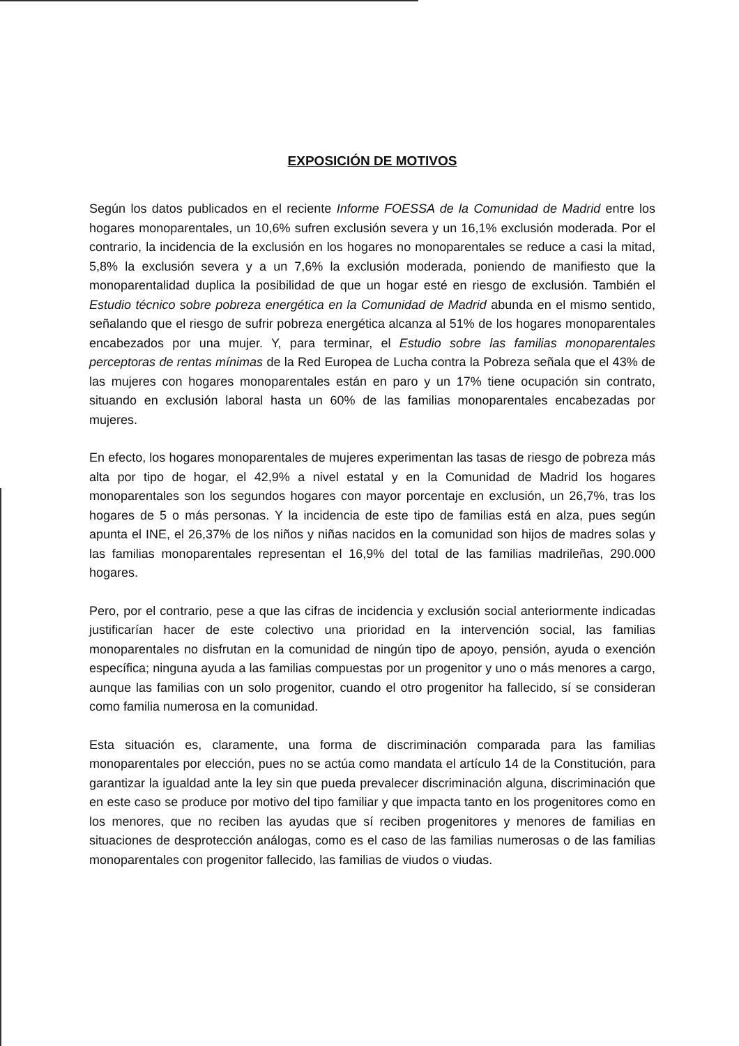EXPOSICIÓN DE MOTIVOS
Según los datos publicados en el reciente Informe FOESSA de la Comunidad de Madrid entre los hogares monoparentales, un 10,6% sufren exclusión severa y un 16,1% exclusión moderada. Por el contrario, la incidencia de la exclusión en los hogares no monoparentales se reduce a casi la mitad, 5,8% la exclusión severa y a un 7,6% la exclusión moderada, poniendo de manifiesto que la monoparentalidad duplica la posibilidad de que un hogar esté en riesgo de exclusión. También el Estudio técnico sobre pobreza energética en la Comunidad de Madrid abunda en el mismo sentido, señalando que el riesgo de sufrir pobreza energética alcanza al 51% de los hogares monoparentales encabezados por una mujer. Y, para terminar, el Estudio sobre las familias monoparentales perceptoras de rentas mínimas de la Red Europea de Lucha contra la Pobreza señala que el 43% de las mujeres con hogares monoparentales están en paro y un 17% tiene ocupación sin contrato, situando en exclusión laboral hasta un 60% de las familias monoparentales encabezadas por mujeres.
En efecto, los hogares monoparentales de mujeres experimentan las tasas de riesgo de pobreza más alta por tipo de hogar, el 42,9% a nivel estatal y en la Comunidad de Madrid los hogares monoparentales son los segundos hogares con mayor porcentaje en exclusión, un 26,7%, tras los hogares de 5 o más personas. Y la incidencia de este tipo de familias está en alza, pues según apunta el INE, el 26,37% de los niños y niñas nacidos en la comunidad son hijos de madres solas y las familias monoparentales representan el 16,9% del total de las familias madrileñas, 290.000 hogares.
Pero, por el contrario, pese a que las cifras de incidencia y exclusión social anteriormente indicadas justificarían hacer de este colectivo una prioridad en la intervención social, las familias monoparentales no disfrutan en la comunidad de ningún tipo de apoyo, pensión, ayuda o exención específica; ninguna ayuda a las familias compuestas por un progenitor y uno o más menores a cargo, aunque las familias con un solo progenitor, cuando el otro progenitor ha fallecido, sí se consideran como familia numerosa en la comunidad.
Esta situación es, claramente, una forma de discriminación comparada para las familias monoparentales por elección, pues no se actúa como mandata el artículo 14 de la Constitución, para garantizar la igualdad ante la ley sin que pueda prevalecer discriminación alguna, discriminación que en este caso se produce por motivo del tipo familiar y que impacta tanto en los progenitores como en los menores, que no reciben las ayudas que sí reciben progenitores y menores de familias en situaciones de desprotección análogas, como es el caso de las familias numerosas o de las familias monoparentales con progenitor fallecido, las familias de viudos o viudas.